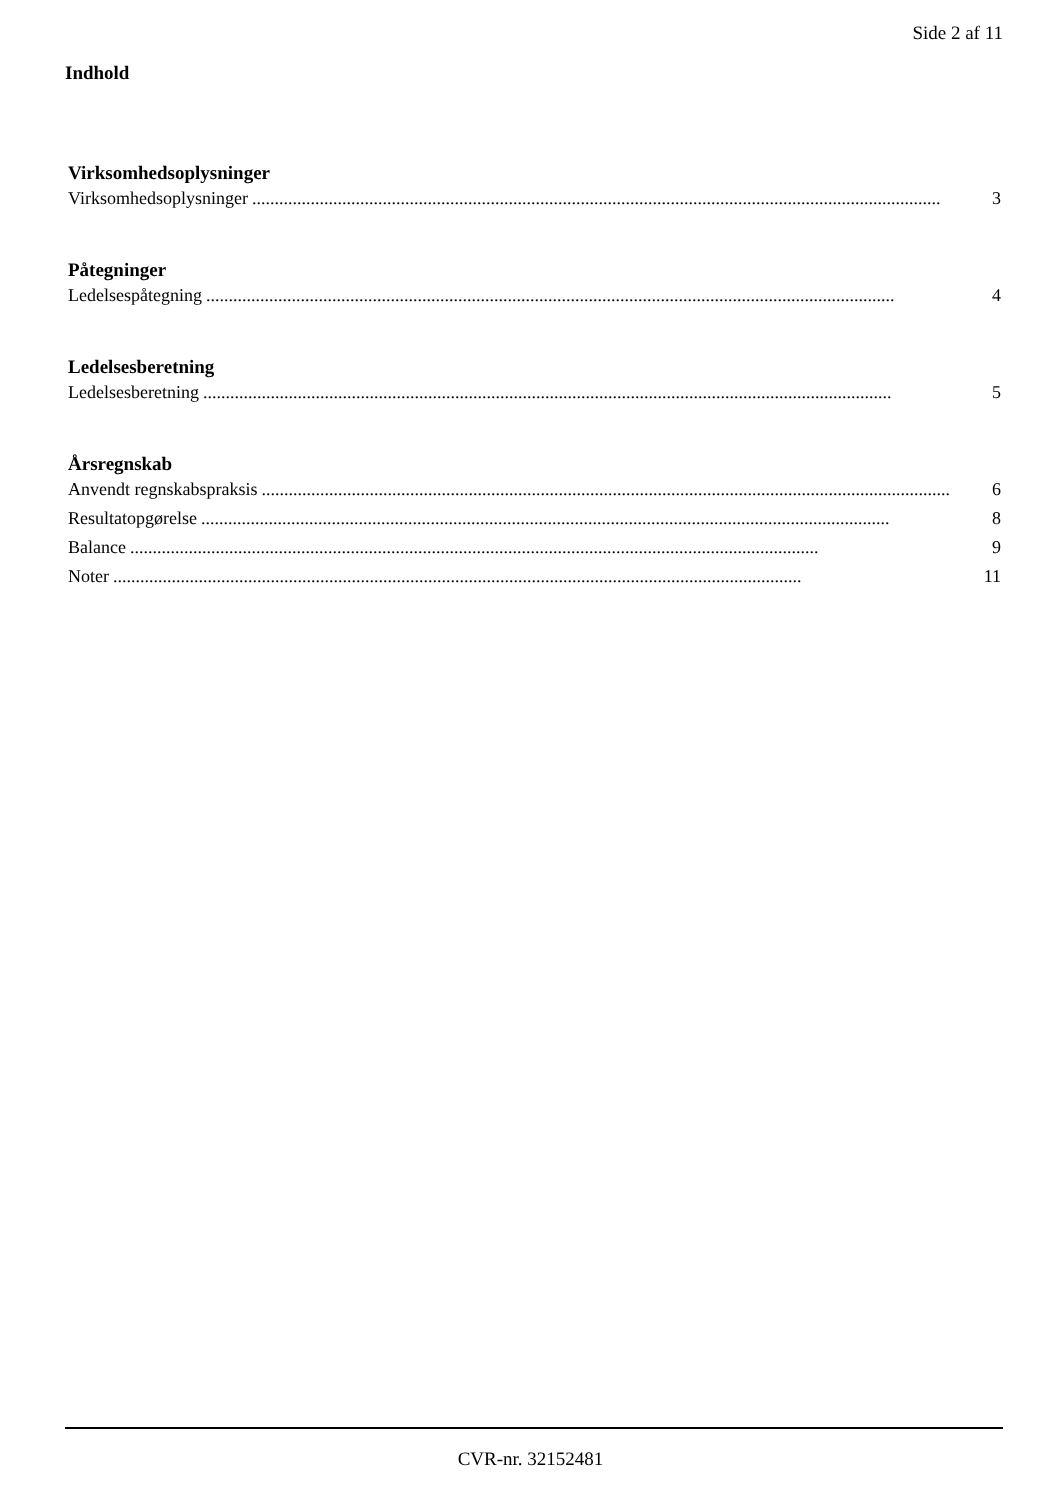Side 2 af 11
Indhold
Virksomhedsoplysninger
Virksomhedsoplysninger......................................................................................................................................................... 3
Påtegninger
Ledelsespåtegning......................................................................................................................................................... 4
Ledelsesberetning
Ledelsesberetning......................................................................................................................................................... 5
Årsregnskab
Anvendt regnskabspraksis......................................................................................................................................................... 6
Resultatopgørelse......................................................................................................................................................... 8
Balance......................................................................................................................................................... 9
Noter......................................................................................................................................................... 11
CVR-nr. 32152481